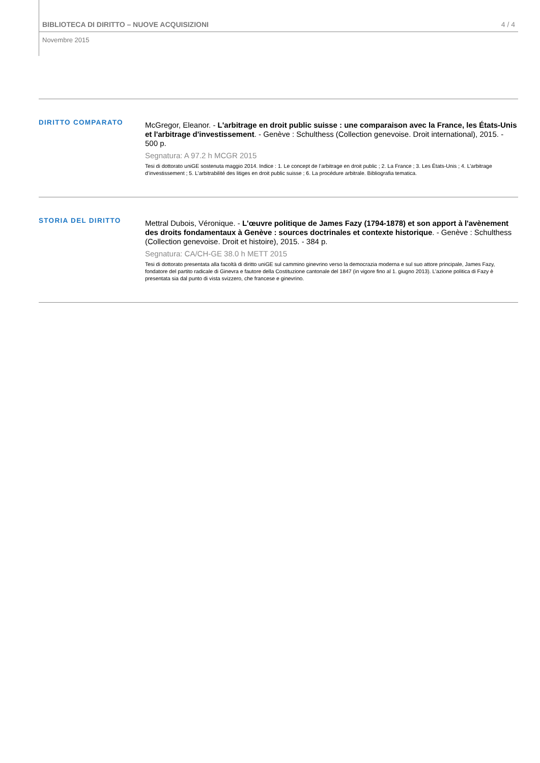BIBLIOTECA DI DIRITTO – NUOVE ACQUISIZIONI 4 / 4
Novembre 2015
DIRITTO COMPARATO
McGregor, Eleanor. - L'arbitrage en droit public suisse : une comparaison avec la France, les États-Unis et l'arbitrage d'investissement. - Genève : Schulthess (Collection genevoise. Droit international), 2015. - 500 p.
Segnatura: A 97.2 h MCGR 2015
Tesi di dottorato uniGE sostenuta maggio 2014. Indice : 1. Le concept de l’arbitrage en droit public ; 2. La France ; 3. Les États-Unis ; 4. L’arbitrage d’investissement ; 5. L’arbitrabilité des litiges en droit public suisse ; 6. La procédure arbitrale. Bibliografia tematica.
STORIA DEL DIRITTO
Mettral Dubois, Véronique. - L'œuvre politique de James Fazy (1794-1878) et son apport à l'avènement des droits fondamentaux à Genève : sources doctrinales et contexte historique. - Genève : Schulthess (Collection genevoise. Droit et histoire), 2015. - 384 p.
Segnatura: CA/CH-GE 38.0 h METT 2015
Tesi di dottorato presentata alla facoltà di diritto uniGE sul cammino ginevrino verso la democrazia moderna e sul suo attore principale, James Fazy, fondatore del partito radicale di Ginevra e fautore della Costituzione cantonale del 1847 (in vigore fino al 1. giugno 2013). L’azione politica di Fazy è presentata sia dal punto di vista svizzero, che francese e ginevrino.